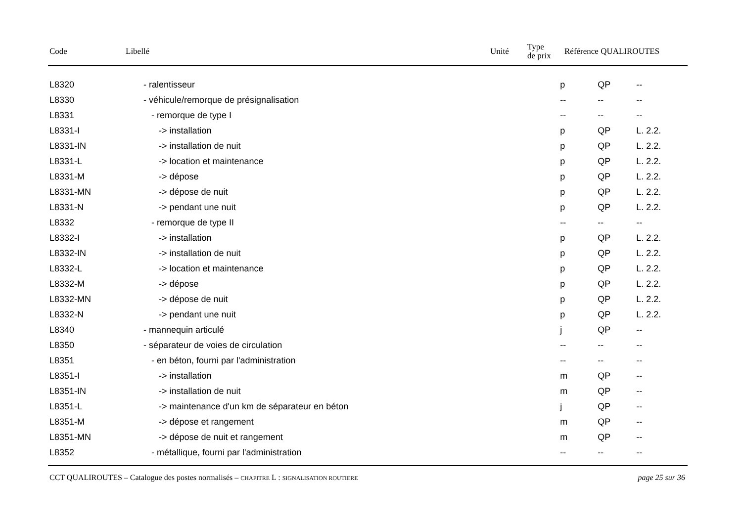Code Libellé Unité
Type
de prix
Référence QUALIROUTES
| L8320 | - ralentisseur | p | QP | -- |
| L8330 | - véhicule/remorque de présignalisation | -- | -- | -- |
| L8331 | - remorque de type I | -- | -- | -- |
| L8331-I | -> installation | p | QP | L. 2.2. |
| L8331-IN | -> installation de nuit | p | QP | L. 2.2. |
| L8331-L | -> location et maintenance | p | QP | L. 2.2. |
| L8331-M | -> dépose | p | QP | L. 2.2. |
| L8331-MN | -> dépose de nuit | p | QP | L. 2.2. |
| L8331-N | -> pendant une nuit | p | QP | L. 2.2. |
| L8332 | - remorque de type II | -- | -- | -- |
| L8332-I | -> installation | p | QP | L. 2.2. |
| L8332-IN | -> installation de nuit | p | QP | L. 2.2. |
| L8332-L | -> location et maintenance | p | QP | L. 2.2. |
| L8332-M | -> dépose | p | QP | L. 2.2. |
| L8332-MN | -> dépose de nuit | p | QP | L. 2.2. |
| L8332-N | -> pendant une nuit | p | QP | L. 2.2. |
| L8340 | - mannequin articulé | j | QP | -- |
| L8350 | - séparateur de voies de circulation | -- | -- | -- |
| L8351 | - en béton, fourni par l'administration | -- | -- | -- |
| L8351-I | -> installation | m | QP | -- |
| L8351-IN | -> installation de nuit | m | QP | -- |
| L8351-L | -> maintenance d'un km de séparateur en béton | j | QP | -- |
| L8351-M | -> dépose et rangement | m | QP | -- |
| L8351-MN | -> dépose de nuit et rangement | m | QP | -- |
| L8352 | - métallique, fourni par l'administration | -- | -- | -- |
CCT QUALIROUTES – Catalogue des postes normalisés – CHAPITRE L : SIGNALISATION ROUTIERE page 25 sur 36